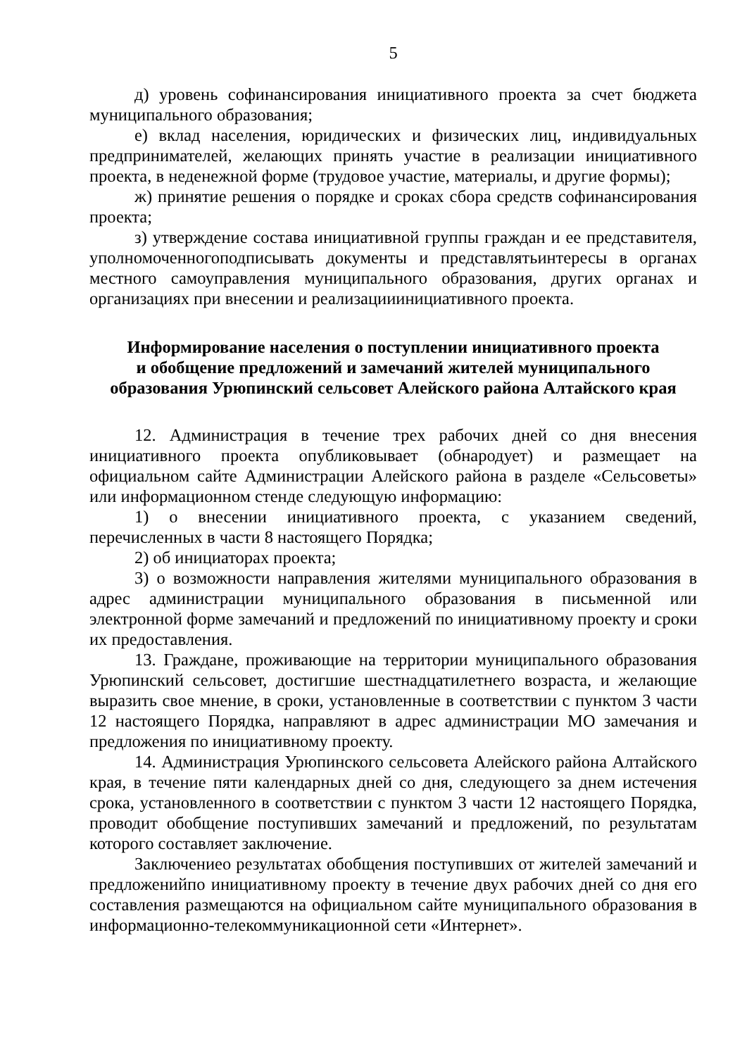5
д) уровень софинансирования инициативного проекта за счет бюджета муниципального образования;
е) вклад населения, юридических и физических лиц, индивидуальных предпринимателей, желающих принять участие в реализации инициативного проекта, в неденежной форме (трудовое участие, материалы, и другие формы);
ж) принятие решения о порядке и сроках сбора средств софинансирования проекта;
з) утверждение состава инициативной группы граждан и ее представителя, уполномоченногоподписывать документы и представлятьинтересы в органах местного самоуправления муниципального образования, других органах и организациях при внесении и реализацииинициативного проекта.
Информирование населения о поступлении инициативного проекта
и обобщение предложений и замечаний жителей муниципального
образования Урюпинский сельсовет Алейского района Алтайского края
12. Администрация в течение трех рабочих дней со дня внесения инициативного проекта опубликовывает (обнародует) и размещает на официальном сайте Администрации Алейского района в разделе «Сельсоветы» или информационном стенде следующую информацию:
1) о внесении инициативного проекта, с указанием сведений, перечисленных в части 8 настоящего Порядка;
2) об инициаторах проекта;
3) о возможности направления жителями муниципального образования в адрес администрации муниципального образования в письменной или электронной форме замечаний и предложений по инициативному проекту и сроки их предоставления.
13. Граждане, проживающие на территории муниципального образования Урюпинский сельсовет, достигшие шестнадцатилетнего возраста, и желающие выразить свое мнение, в сроки, установленные в соответствии с пунктом 3 части 12 настоящего Порядка, направляют в адрес администрации МО замечания и предложения по инициативному проекту.
14. Администрация Урюпинского сельсовета Алейского района Алтайского края, в течение пяти календарных дней со дня, следующего за днем истечения срока, установленного в соответствии с пунктом 3 части 12 настоящего Порядка, проводит обобщение поступивших замечаний и предложений, по результатам которого составляет заключение.
Заключениео результатах обобщения поступивших от жителей замечаний и предложенийпо инициативному проекту в течение двух рабочих дней со дня его составления размещаются на официальном сайте муниципального образования в информационно-телекоммуникационной сети «Интернет».